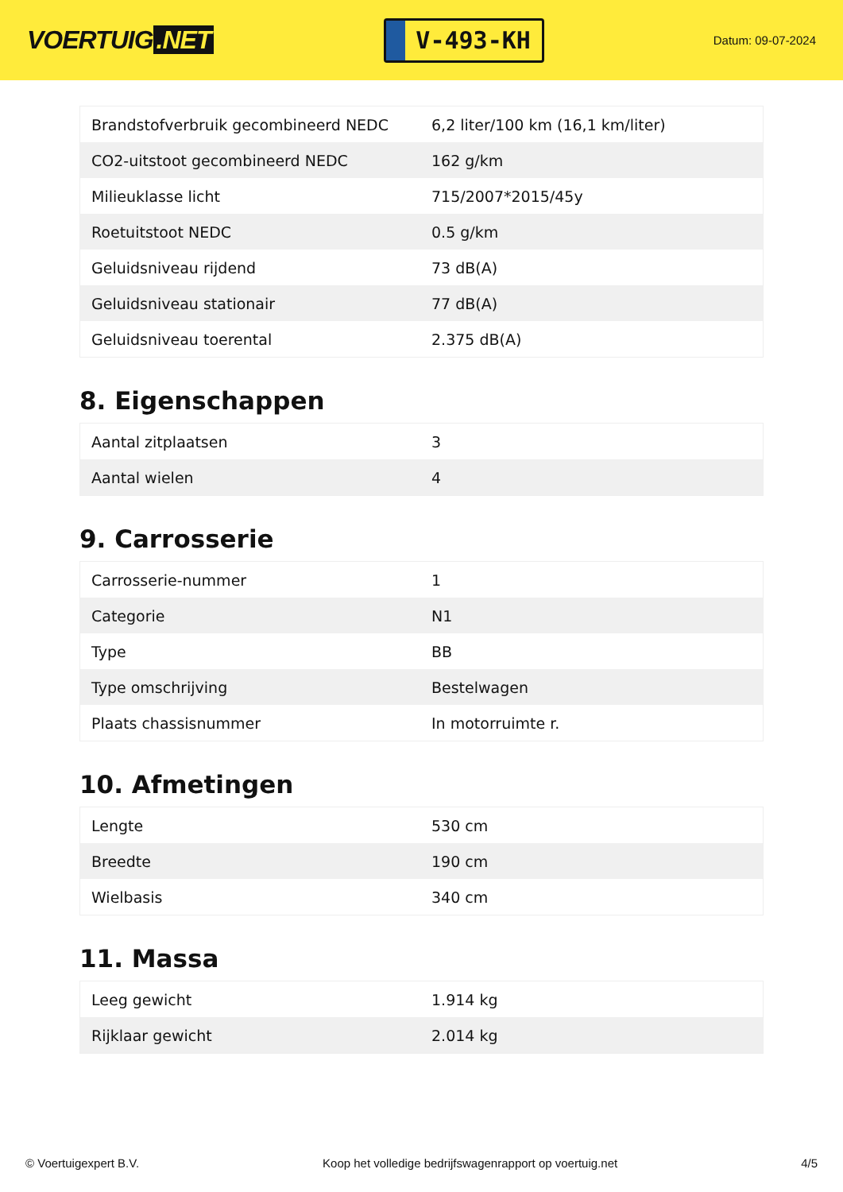VOERTUIG.NET
V-493-KH
Datum: 09-07-2024
| Brandstofverbruik gecombineerd NEDC | 6,2 liter/100 km (16,1 km/liter) |
| CO2-uitstoot gecombineerd NEDC | 162 g/km |
| Milieuklasse licht | 715/2007*2015/45y |
| Roetuitstoot NEDC | 0.5 g/km |
| Geluidsniveau rijdend | 73 dB(A) |
| Geluidsniveau stationair | 77 dB(A) |
| Geluidsniveau toerental | 2.375 dB(A) |
8. Eigenschappen
| Aantal zitplaatsen | 3 |
| Aantal wielen | 4 |
9. Carrosserie
| Carrosserie-nummer | 1 |
| Categorie | N1 |
| Type | BB |
| Type omschrijving | Bestelwagen |
| Plaats chassisnummer | In motorruimte r. |
10. Afmetingen
| Lengte | 530 cm |
| Breedte | 190 cm |
| Wielbasis | 340 cm |
11. Massa
| Leeg gewicht | 1.914 kg |
| Rijklaar gewicht | 2.014 kg |
© Voertuigexpert B.V. Koop het volledige bedrijfswagenrapport op voertuig.net 4/5